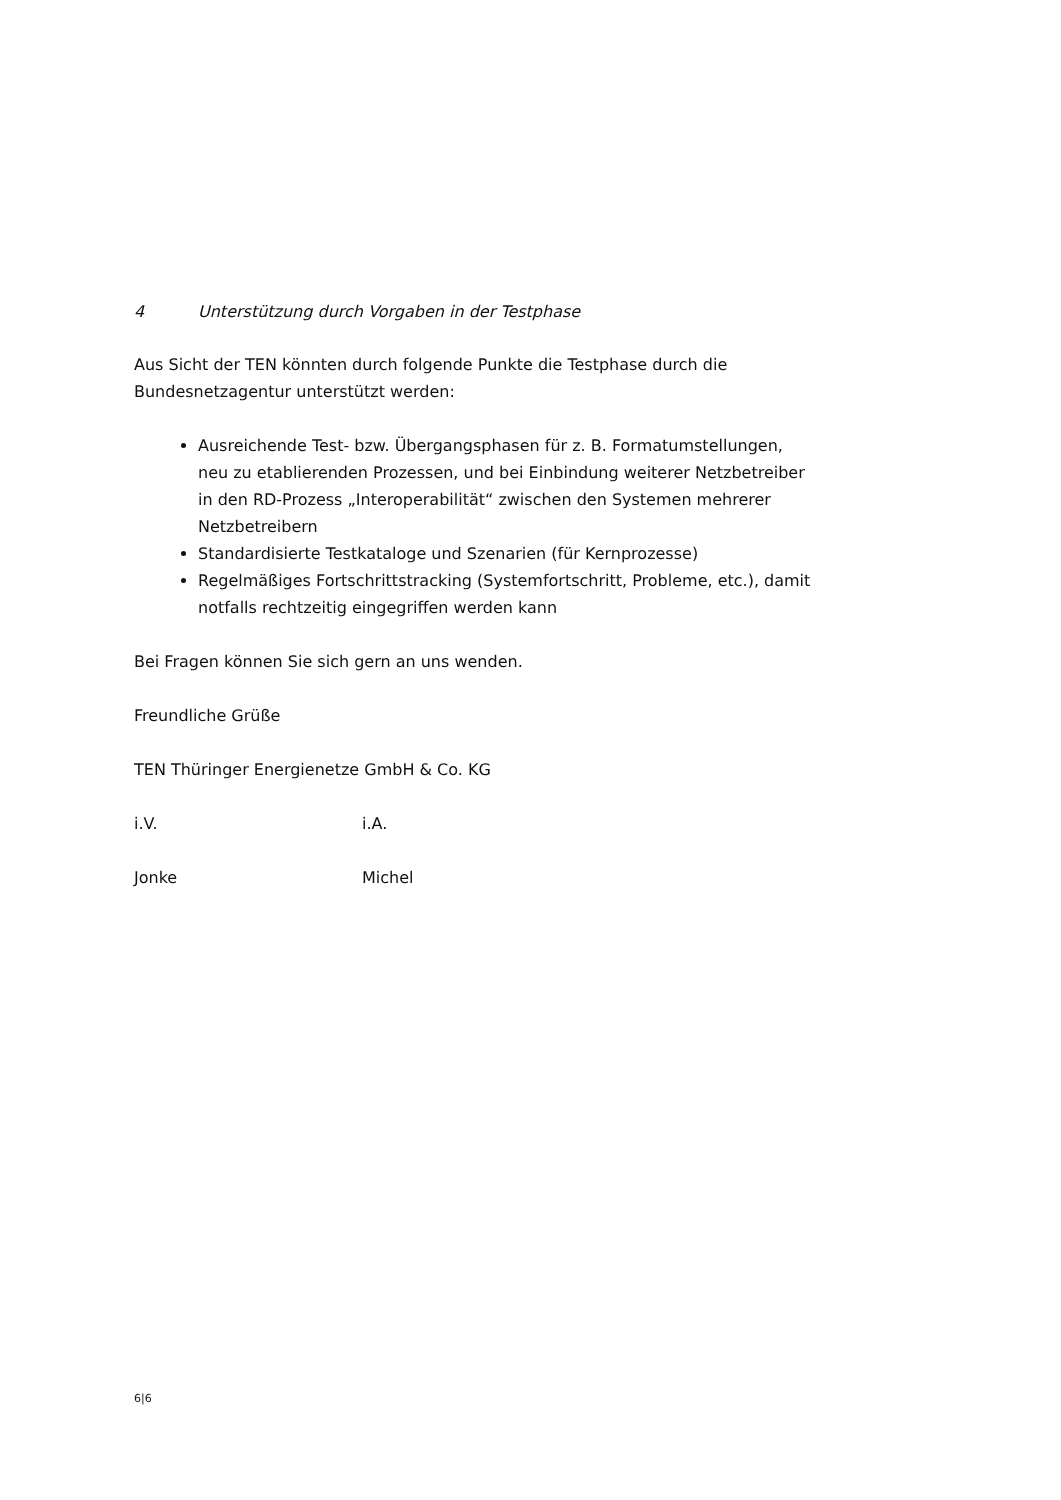4 Unterstützung durch Vorgaben in der Testphase
Aus Sicht der TEN könnten durch folgende Punkte die Testphase durch die Bundesnetzagentur unterstützt werden:
Ausreichende Test- bzw. Übergangsphasen für z. B. Formatumstellungen, neu zu etablierenden Prozessen, und bei Einbindung weiterer Netzbetreiber in den RD-Prozess „Interoperabilität“ zwischen den Systemen mehrerer Netzbetreibern
Standardisierte Testkataloge und Szenarien (für Kernprozesse)
Regelmäßiges Fortschrittstracking (Systemfortschritt, Probleme, etc.), damit notfalls rechtzeitig eingegriffen werden kann
Bei Fragen können Sie sich gern an uns wenden.
Freundliche Grüße
TEN Thüringer Energienetze GmbH & Co. KG
i.V. i.A.
Jonke Michel
6|6